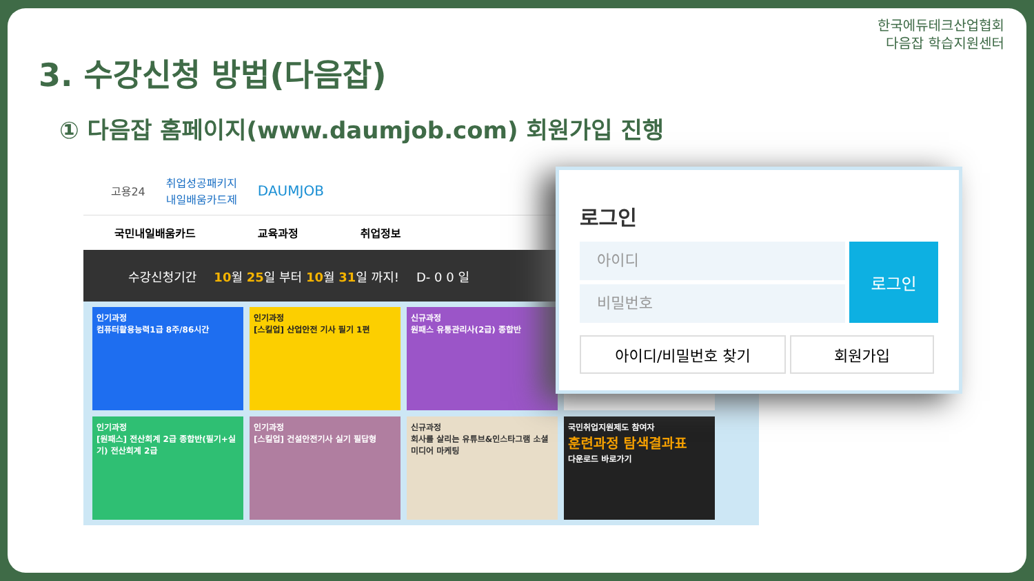한국에듀테크산업협회
다음잡 학습지원센터
3. 수강신청 방법(다음잡)
① 다음잡 홈페이지(www.daumjob.com) 회원가입 진행
고용24 취업성공패키지
내일배움카드제 DAUMJOB
국민내일배움카드 교육과정 취업정보
수강신청기간 10월 25일 부터 10월 31일 까지! D- 0 0 일
인기과정
컴퓨터활용능력1급 8주/86시간
인기과정
[스킬업] 산업안전 기사 필기 1편
신규과정
원패스 유통관리사(2급) 종합반
인기과정
[원패스] 전산회계 2급 종합반(필기+실기) 전산회계 2급
인기과정
[스킬업] 건설안전기사 실기 필답형
신규과정
회사를 살리는 유튜브&인스타그램 소셜 미디어 마케팅
국민취업지원제도 참여자
훈련과정 탐색결과표
다운로드 바로가기
로그인
아이디
비밀번호
로그인
아이디/비밀번호 찾기 회원가입